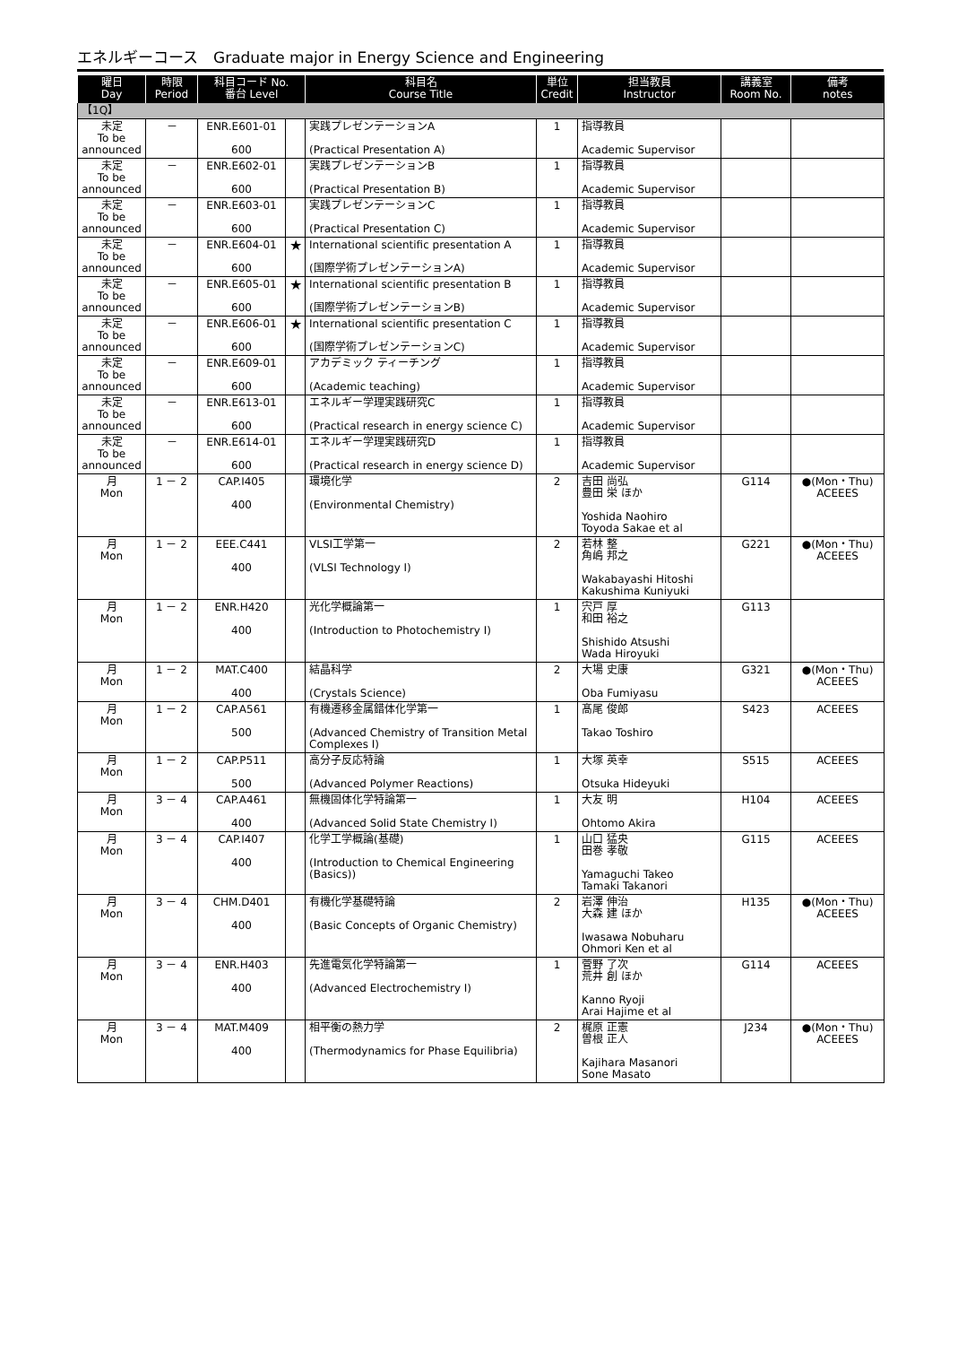エネルギーコース　Graduate major in Energy Science and Engineering
| 曜日 Day | 時限 Period | 科目コード No. 番台 Level | | 科目名 Course Title | 単位 Credit | 担当教員 Instructor | 講義室 Room No. | 備考 notes |
| --- | --- | --- | --- | --- | --- | --- | --- | --- |
| 【1Q】 | | | | | | | | |
| 未定 To be announced | － | ENR.E601-01 600 | | 実践プレゼンテーションA (Practical Presentation A) | 1 | 指導教員 Academic Supervisor | | |
| 未定 To be announced | － | ENR.E602-01 600 | | 実践プレゼンテーションB (Practical Presentation B) | 1 | 指導教員 Academic Supervisor | | |
| 未定 To be announced | － | ENR.E603-01 600 | | 実践プレゼンテーションC (Practical Presentation C) | 1 | 指導教員 Academic Supervisor | | |
| 未定 To be announced | － | ENR.E604-01 600 | ★ | International scientific presentation A (国際学術プレゼンテーションA) | 1 | 指導教員 Academic Supervisor | | |
| 未定 To be announced | － | ENR.E605-01 600 | ★ | International scientific presentation B (国際学術プレゼンテーションB) | 1 | 指導教員 Academic Supervisor | | |
| 未定 To be announced | － | ENR.E606-01 600 | ★ | International scientific presentation C (国際学術プレゼンテーションC) | 1 | 指導教員 Academic Supervisor | | |
| 未定 To be announced | － | ENR.E609-01 600 | | アカデミック ティーチング (Academic teaching) | 1 | 指導教員 Academic Supervisor | | |
| 未定 To be announced | － | ENR.E613-01 600 | | エネルギー学理実践研究C (Practical research in energy science C) | 1 | 指導教員 Academic Supervisor | | |
| 未定 To be announced | － | ENR.E614-01 600 | | エネルギー学理実践研究D (Practical research in energy science D) | 1 | 指導教員 Academic Supervisor | | |
| 月 Mon | 1 － 2 | CAP.I405 400 | | 環境化学 (Environmental Chemistry) | 2 | 吉田 尚弘 豊田 栄 ほか Yoshida Naohiro Toyoda Sakae et al | G114 | ●(Mon・Thu) ACEEES |
| 月 Mon | 1 － 2 | EEE.C441 400 | | VLSI工学第一 (VLSI Technology I) | 2 | 若林 整 角嶋 邦之 Wakabayashi Hitoshi Kakushima Kuniyuki | G221 | ●(Mon・Thu) ACEEES |
| 月 Mon | 1 － 2 | ENR.H420 400 | | 光化学概論第一 (Introduction to Photochemistry I) | 1 | 宍戸 厚 和田 裕之 Shishido Atsushi Wada Hiroyuki | G113 | |
| 月 Mon | 1 － 2 | MAT.C400 400 | | 結晶科学 (Crystals Science) | 2 | 大場 史康 Oba Fumiyasu | G321 | ●(Mon・Thu) ACEEES |
| 月 Mon | 1 － 2 | CAP.A561 500 | | 有機遷移金属錯体化学第一 (Advanced Chemistry of Transition Metal Complexes I) | 1 | 髙尾 俊郎 Takao Toshiro | S423 | ACEEES |
| 月 Mon | 1 － 2 | CAP.P511 500 | | 高分子反応特論 (Advanced Polymer Reactions) | 1 | 大塚 英幸 Otsuka Hideyuki | S515 | ACEEES |
| 月 Mon | 3 － 4 | CAP.A461 400 | | 無機固体化学特論第一 (Advanced Solid State Chemistry I) | 1 | 大友 明 Ohtomo Akira | H104 | ACEEES |
| 月 Mon | 3 － 4 | CAP.I407 400 | | 化学工学概論(基礎) (Introduction to Chemical Engineering (Basics)) | 1 | 山口 猛央 田巻 孝敬 Yamaguchi Takeo Tamaki Takanori | G115 | ACEEES |
| 月 Mon | 3 － 4 | CHM.D401 400 | | 有機化学基礎特論 (Basic Concepts of Organic Chemistry) | 2 | 岩澤 伸治 大森 建 ほか Iwasawa Nobuharu Ohmori Ken et al | H135 | ●(Mon・Thu) ACEEES |
| 月 Mon | 3 － 4 | ENR.H403 400 | | 先進電気化学特論第一 (Advanced Electrochemistry I) | 1 | 菅野 了次 荒井 創 ほか Kanno Ryoji Arai Hajime et al | G114 | ACEEES |
| 月 Mon | 3 － 4 | MAT.M409 400 | | 相平衡の熱力学 (Thermodynamics for Phase Equilibria) | 2 | 梶原 正憲 曽根 正人 Kajihara Masanori Sone Masato | J234 | ●(Mon・Thu) ACEEES |